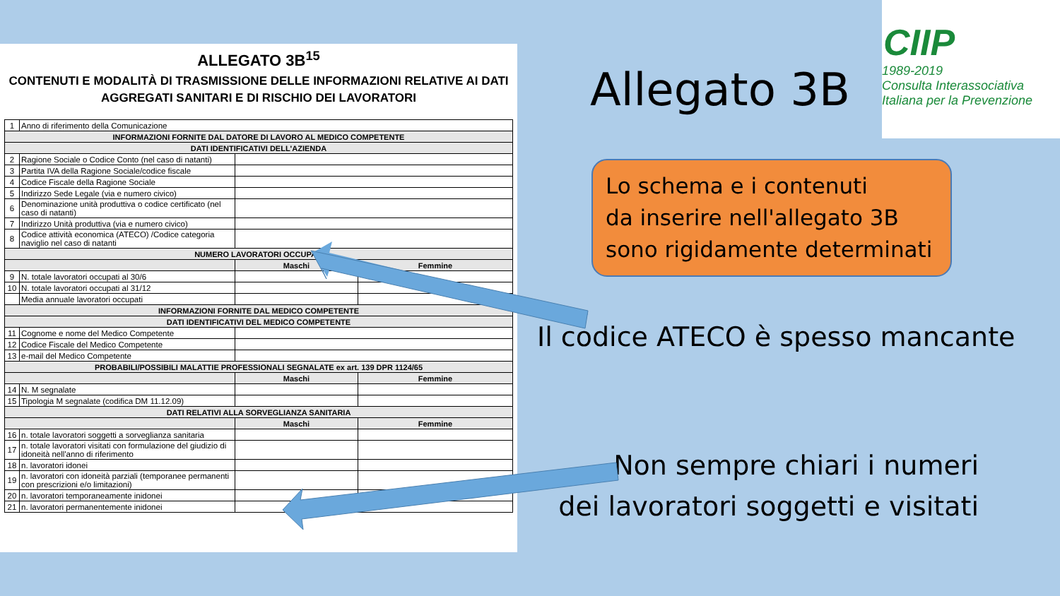ALLEGATO 3B<sup>15</sup>
CONTENUTI E MODALITÀ DI TRASMISSIONE DELLE INFORMAZIONI RELATIVE AI DATI
AGGREGATI SANITARI E DI RISCHIO DEI LAVORATORI
| 1 | Anno di riferimento della Comunicazione | | |
| INFORMAZIONI FORNITE DAL DATORE DI LAVORO AL MEDICO COMPETENTE | | | |
| DATI IDENTIFICATIVI DELL'AZIENDA | | | |
| 2 | Ragione Sociale o Codice Conto (nel caso di natanti) | | |
| 3 | Partita IVA della Ragione Sociale/codice fiscale | | |
| 4 | Codice Fiscale della Ragione Sociale | | |
| 5 | Indirizzo Sede Legale (via e numero civico) | | |
| 6 | Denominazione unità produttiva o codice certificato (nel caso di natanti) | | |
| 7 | Indirizzo Unità produttiva (via e numero civico) | | |
| 8 | Codice attività economica (ATECO) /Codice categoria naviglio nel caso di natanti | | |
| NUMERO LAVORATORI OCCUPATI | | | |
| | | Maschi | Femmine |
| 9 | N. totale lavoratori occupati al 30/6 | | |
| 10 | N. totale lavoratori occupati al 31/12 | | |
| | Media annuale lavoratori occupati | | |
| INFORMAZIONI FORNITE DAL MEDICO COMPETENTE | | | |
| DATI IDENTIFICATIVI DEL MEDICO COMPETENTE | | | |
| 11 | Cognome e nome del Medico Competente | | |
| 12 | Codice Fiscale del Medico Competente | | |
| 13 | e-mail del Medico Competente | | |
| PROBABILI/POSSIBILI MALATTIE PROFESSIONALI SEGNALATE ex art. 139 DPR 1124/65 | | | |
| | | Maschi | Femmine |
| 14 | N. M segnalate | | |
| 15 | Tipologia M segnalate (codifica DM 11.12.09) | | |
| DATI RELATIVI ALLA SORVEGLIANZA SANITARIA | | | |
| | | Maschi | Femmine |
| 16 | n. totale lavoratori soggetti a sorveglianza sanitaria | | |
| 17 | n. totale lavoratori visitati con formulazione del giudizio di idoneità nell'anno di riferimento | | |
| 18 | n. lavoratori idonei | | |
| 19 | n. lavoratori con idoneità parziali (temporanee permanenti con prescrizioni e/o limitazioni) | | |
| 20 | n. lavoratori temporaneamente inidonei | | |
| 21 | n. lavoratori permanentemente inidonei | | |
Allegato 3B
CIIP
1989-2019
Consulta Interassociativa
Italiana per la Prevenzione
Lo schema e i contenuti
da inserire nell'allegato 3B
sono rigidamente determinati
Il codice ATECO è spesso mancante
Non sempre chiari i numeri
dei lavoratori soggetti e visitati